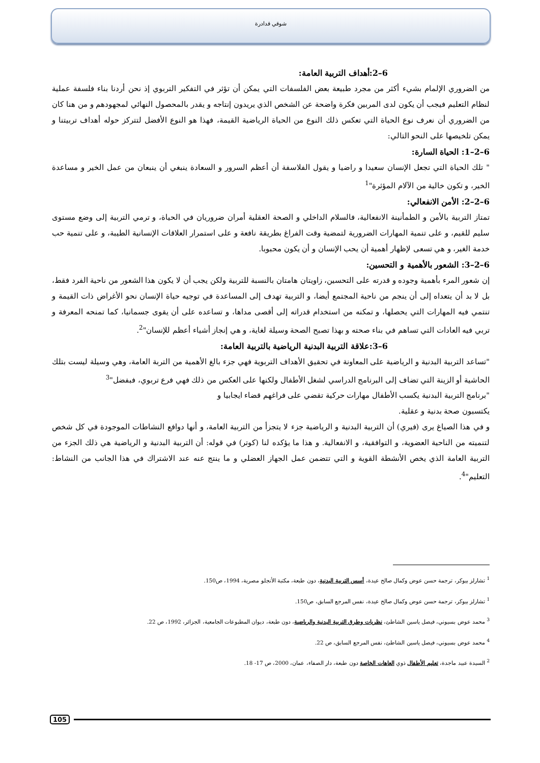شوقي قدادرة
6–2:أهداف التربية العامة:
من الضروري الإلمام بشيء أكثر من مجرد طبيعة بعض الفلسفات التي يمكن أن تؤثر في التفكير التربوي إذ نحن أردنا بناء فلسفة عملية لنظام التعليم فيجب أن يكون لدى المربين فكرة واضحة عن الشخص الذي يريدون إنتاجه و يقدر بالمحصول النهائي لمجهودهم و من هنا كان من الضروري أن نعرف نوع الحياة التي تعكس ذلك النوع من الحياة الرياضية القيمة، فهذا هو النوع الأفضل لتتركز حوله أهداف تربيتنا و يمكن تلخيصها على النحو التالي:
6–2–1: الحياة السارة:
" تلك الحياة التي تجعل الإنسان سعيدا و راضيا و يقول الفلاسفة أن أعظم السرور و السعادة ينبغي أن ينبعان من عمل الخير و مساعدة الخير، و تكون خالية من الآلام المؤثرة"<sup>1</sup>
6–2–2: الأمن الانفعالي:
تمتاز التربية بالأمن و الطمأنينة الانفعالية، فالسلام الداخلي و الصحة العقلية أمران ضروريان في الحياة، و ترمي التربية إلى وضع مستوى سليم للقيم، و على تنمية المهارات الضرورية لتمضية وقت الفراغ بطريقة نافعة و على استمرار العلاقات الإنسانية الطيبة، و على تنمية حب خدمة الغير، و هي تسعى لإظهار أهمية أن يحب الإنسان و أن يكون محبوبا.
6–2–3: الشعور بالأهمية و التحسين:
إن شعور المرء بأهمية وجوده و قدرته على التحسين، زاويتان هامتان بالنسبة للتربية ولكن يجب أن لا يكون هذا الشعور من ناحية الفرد فقط، بل لا بد أن يتعداه إلى أن ينجم من ناحية المجتمع أيضا، و التربية تهدف إلى المساعدة في توجيه حياة الإنسان نحو الأغراض ذات القيمة و تنتمي فيه المهارات التي يحصلها، و تمكنه من استخدام قدراته إلى أقصى مداها، و تساعده على أن يقوى جسمانيا، كما تمنحه المعرفة و تربي فيه العادات التي تساهم في بناء صحته و بهذا تصبح الصحة وسيلة لغاية، و هي إنجاز أشياء أعظم للإنسان"<sup>2</sup>.
6–3:علاقة التربية البدنية الرياضية بالتربية العامة:
"تساعد التربية البدنية و الرياضية على المعاونة في تحقيق الأهداف التربوية فهي جزء بالغ الأهمية من التربة العامة، وهي وسيلة ليست بتلك الحاشية أو الزينة التي تضاف إلى البرنامج الدراسي لشغل الأطفال ولكنها على العكس من ذلك فهي فرع تربوي، فبفضل"<sup>3</sup>
"برنامج التربية البدنية يكسب الأطفال مهارات حركية تقضي على فراغهم قضاء ايجابيا و
يكتسبون صحة بدنية و عقلية.
و في هذا الصياغ يرى (فيري) أن التربية البدنية و الرياضية جزء لا يتجزأ من التربية العامة، و أنها دوافع النشاطات الموجودة في كل شخص لتنميته من الناحية العضوية، و التوافقية، و الانفعالية. و هذا ما يؤكده لنا (كوتر) في قوله: أن التربية البدنية و الرياضية هي ذلك الجزء من التربية العامة الذي يخص الأنشطة القوية و التي تتضمن عمل الجهاز العضلي و ما ينتج عنه عند الاشتراك في هذا الجانب من النشاط: التعليم"<sup>4</sup>.
<sup>1</sup> تشارلز بيوكر، ترجمة حسن عوض وكمال صالح عيدة، أسس التربية البدنية، دون طبعة، مكتبة الأنجلو مصرية، 1994، ص150.
<sup>1</sup> تشارلز بيوكر، ترجمة حسن عوض وكمال صالح عيدة، نفس المرجع السابق، ص150.
<sup>3</sup> محمد عوض بسيوني، فيصل ياسين الشاطئ، نظريات وطرق التربية البدنية والرياضية، دون طبعة، ديوان المطبوعات الجامعية، الجزائر، 1992، ص 22.
<sup>4</sup> محمد عوض بسيوني، فيصل ياسين الشاطئ، نفس المرجع السابق، ص 22.
<sup>2</sup> السيدة عبيد ماجدة، تعليم الأطفال ذوي العاهات الخاصة دون طبعة، دار الصفاء، عمان، 2000، ص 17- 18.
105